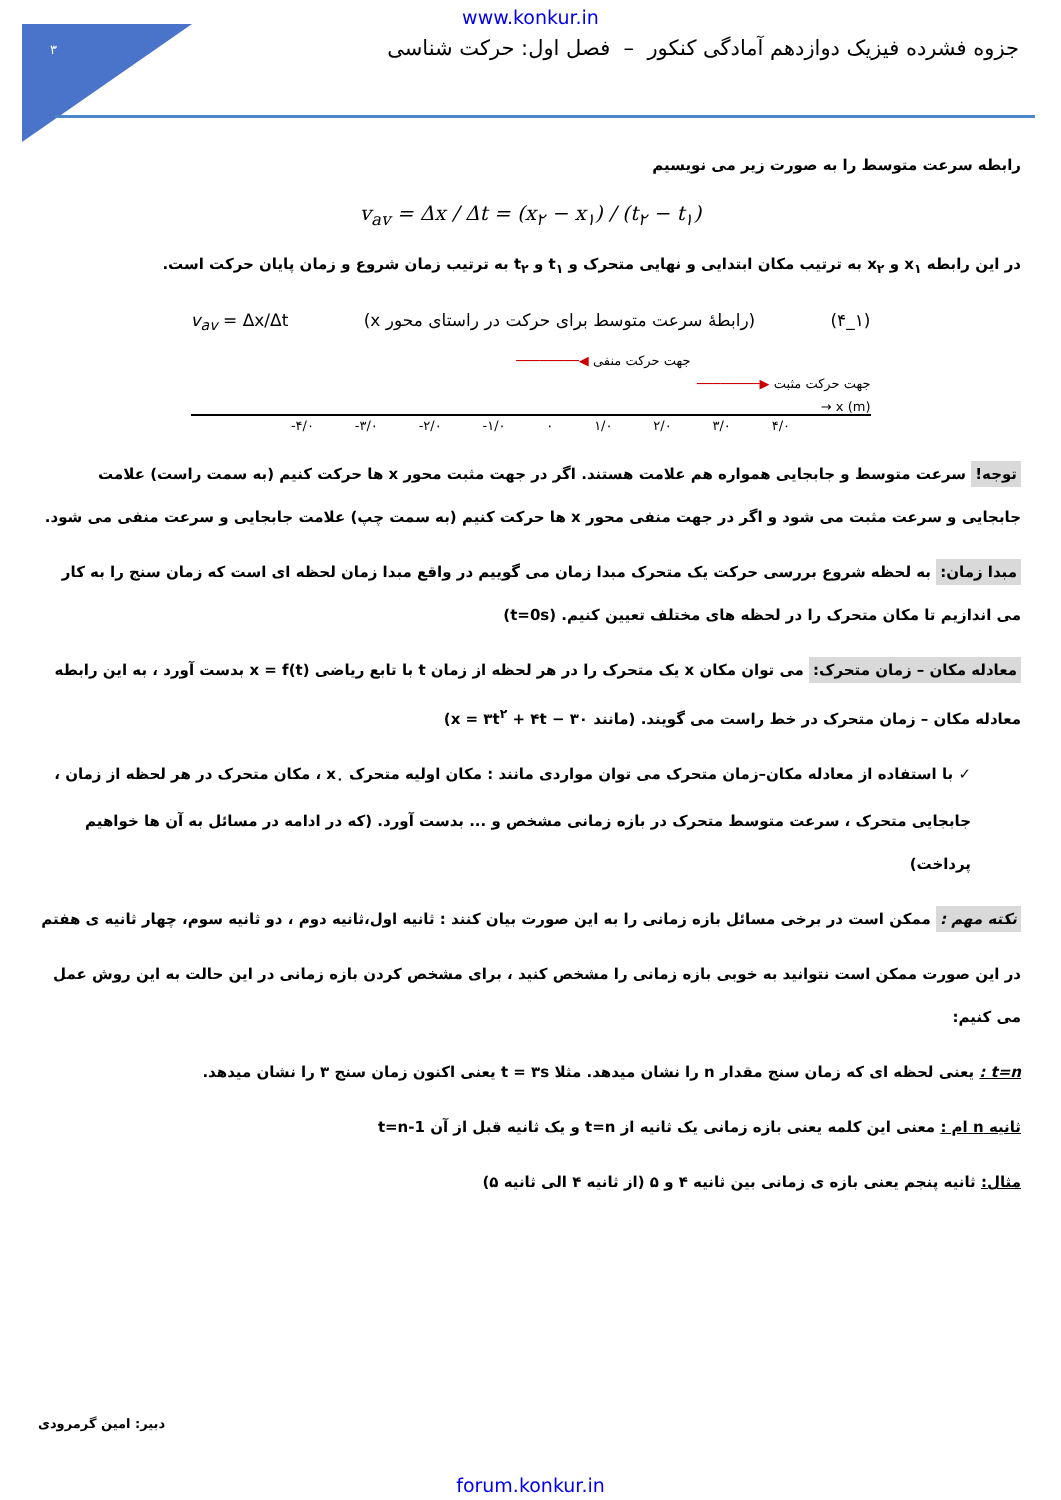۳
www.konkur.in
جزوه فشرده فیزیک دوازدهم آمادگی کنکور – فصل اول: حرکت شناسی
رابطه سرعت متوسط را به صورت زیر می نویسیم
v<sub>av</sub> = Δx / Δt = (x<sub>۲</sub> − x<sub>۱</sub>) / (t<sub>۲</sub> − t<sub>۱</sub>)
در این رابطه x<sub>۱</sub> و x<sub>۲</sub> به ترتیب مکان ابتدایی و نهایی متحرک و t<sub>۱</sub> و t<sub>۲</sub> به ترتیب زمان شروع و زمان پایان حرکت است.
v<sub>av</sub> = Δx/Δt (رابطهٔ سرعت متوسط برای حرکت در راستای محور x) (۴_۱)
جهت حرکت منفی ◀────────
────────▶ جهت حرکت مثبت
→ x (m)
-۴/۰ -۳/۰ -۲/۰ -۱/۰ ۰ ۱/۰ ۲/۰ ۳/۰ ۴/۰
توجه! سرعت متوسط و جابجایی همواره هم علامت هستند. اگر در جهت مثبت محور x ها حرکت کنیم (به سمت راست) علامت جابجایی و سرعت مثبت می شود و اگر در جهت منفی محور x ها حرکت کنیم (به سمت چپ) علامت جابجایی و سرعت منفی می شود.
مبدا زمان: به لحظه شروع بررسی حرکت یک متحرک مبدا زمان می گوییم در واقع مبدا زمان لحظه ای است که زمان سنج را به کار می اندازیم تا مکان متحرک را در لحظه های مختلف تعیین کنیم. (t=0s)
معادله مکان – زمان متحرک: می توان مکان x یک متحرک را در هر لحظه از زمان t با تابع ریاضی x = f(t) بدست آورد ، به این رابطه معادله مکان – زمان متحرک در خط راست می گویند. (مانند x = ۳t<sup>۲</sup> + ۴t − ۳۰)
✓ با استفاده از معادله مکان–زمان متحرک می توان مواردی مانند : مکان اولیه متحرک x<sub>۰</sub> ، مکان متحرک در هر لحظه از زمان ، جابجایی متحرک ، سرعت متوسط متحرک در بازه زمانی مشخص و ... بدست آورد. (که در ادامه در مسائل به آن ها خواهیم پرداخت)
نکته مهم : ممکن است در برخی مسائل بازه زمانی را به این صورت بیان کنند : ثانیه اول،ثانیه دوم ، دو ثانیه سوم، چهار ثانیه ی هفتم
در این صورت ممکن است نتوانید به خوبی بازه زمانی را مشخص کنید ، برای مشخص کردن بازه زمانی در این حالت به این روش عمل می کنیم:
t=n : یعنی لحظه ای که زمان سنج مقدار n را نشان میدهد. مثلا t = ۳s یعنی اکنون زمان سنج ۳ را نشان میدهد.
ثانیه n ام : معنی این کلمه یعنی بازه زمانی یک ثانیه از t=n و یک ثانیه قبل از آن t=n-1
مثال: ثانیه پنجم یعنی بازه ی زمانی بین ثانیه ۴ و ۵ (از ثانیه ۴ الی ثانیه ۵)
دبیر: امین گرمرودی
forum.konkur.in